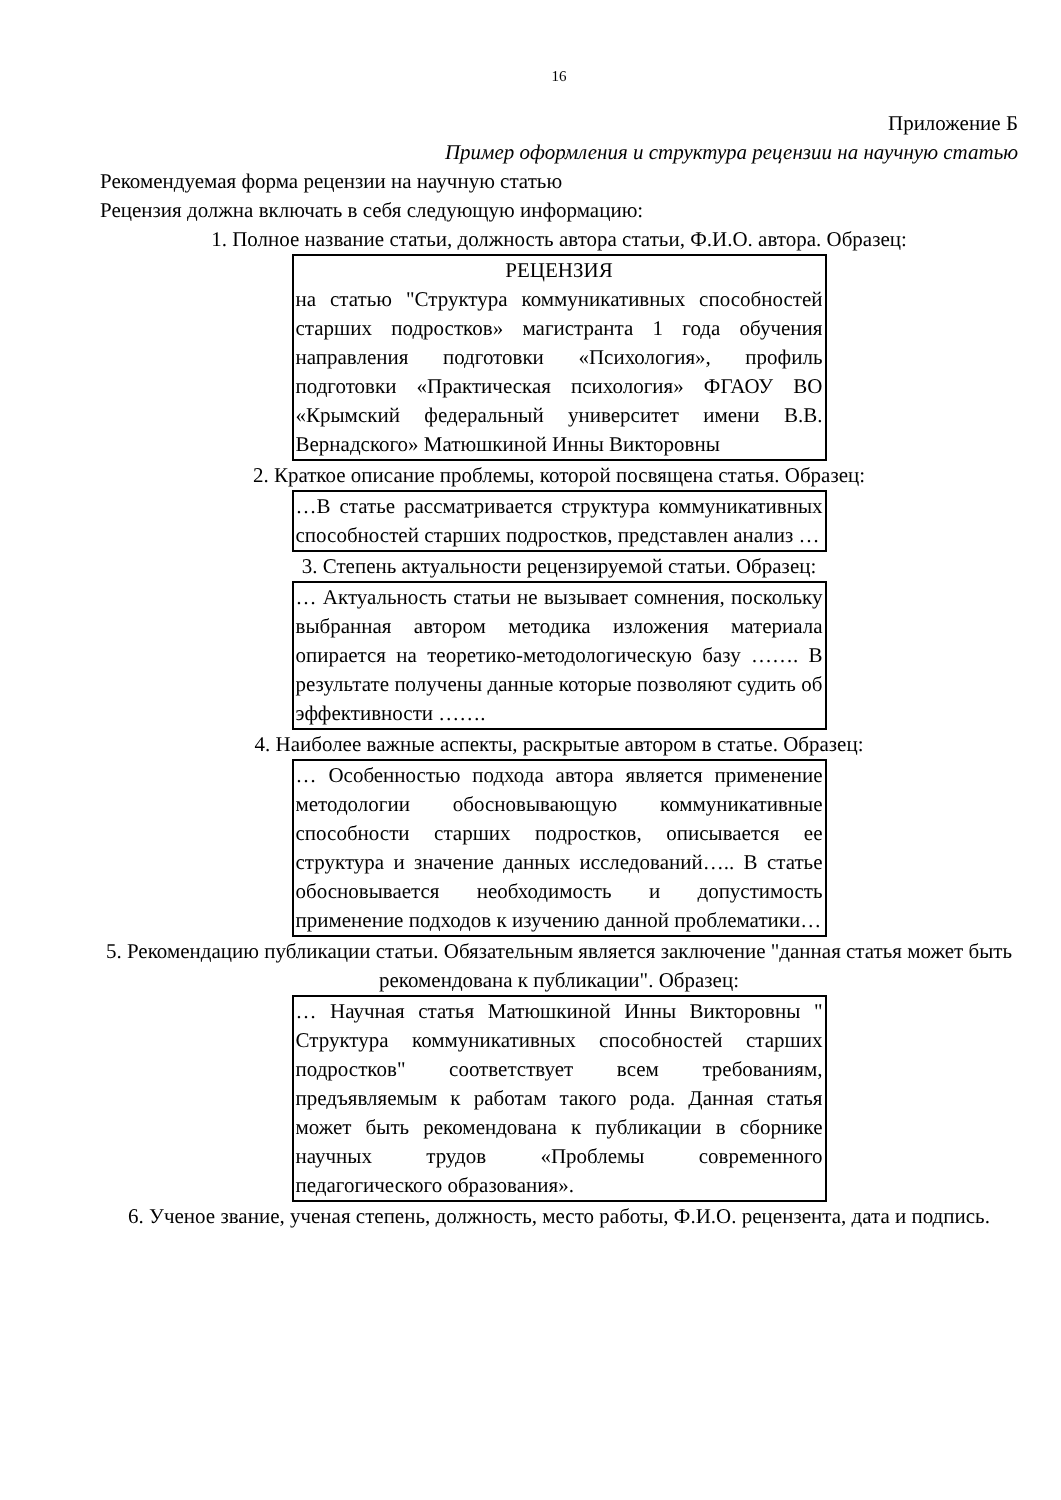16
Приложение Б
Пример оформления и структура рецензии на научную статью
Рекомендуемая форма рецензии на научную статью
Рецензия должна включать в себя следующую информацию:
1. Полное название статьи, должность автора статьи, Ф.И.О. автора. Образец:
РЕЦЕНЗИЯ
на статью "Структура коммуникативных способностей старших подростков» магистранта 1 года обучения направления подготовки «Психология», профиль подготовки «Практическая психология» ФГАОУ ВО «Крымский федеральный университет имени В.В. Вернадского» Матюшкиной Инны Викторовны
2. Краткое описание проблемы, которой посвящена статья. Образец:
…В статье рассматривается структура коммуникативных способностей старших подростков, представлен анализ …
3. Степень актуальности рецензируемой статьи. Образец:
… Актуальность статьи не вызывает сомнения, поскольку выбранная автором методика изложения материала опирается на теоретико-методологическую базу ……. В результате получены данные которые позволяют судить об эффективности …….
4. Наиболее важные аспекты, раскрытые автором в статье. Образец:
… Особенностью подхода автора является применение методологии обосновывающую коммуникативные способности старших подростков, описывается ее структура и значение данных исследований….. В статье обосновывается необходимость и допустимость применение подходов к изучению данной проблематики…
5. Рекомендацию публикации статьи. Обязательным является заключение "данная статья может быть рекомендована к публикации". Образец:
… Научная статья Матюшкиной Инны Викторовны " Структура коммуникативных способностей старших подростков" соответствует всем требованиям, предъявляемым к работам такого рода. Данная статья может быть рекомендована к публикации в сборнике научных трудов «Проблемы современного педагогического образования».
6. Ученое звание, ученая степень, должность, место работы, Ф.И.О. рецензента, дата и подпись.